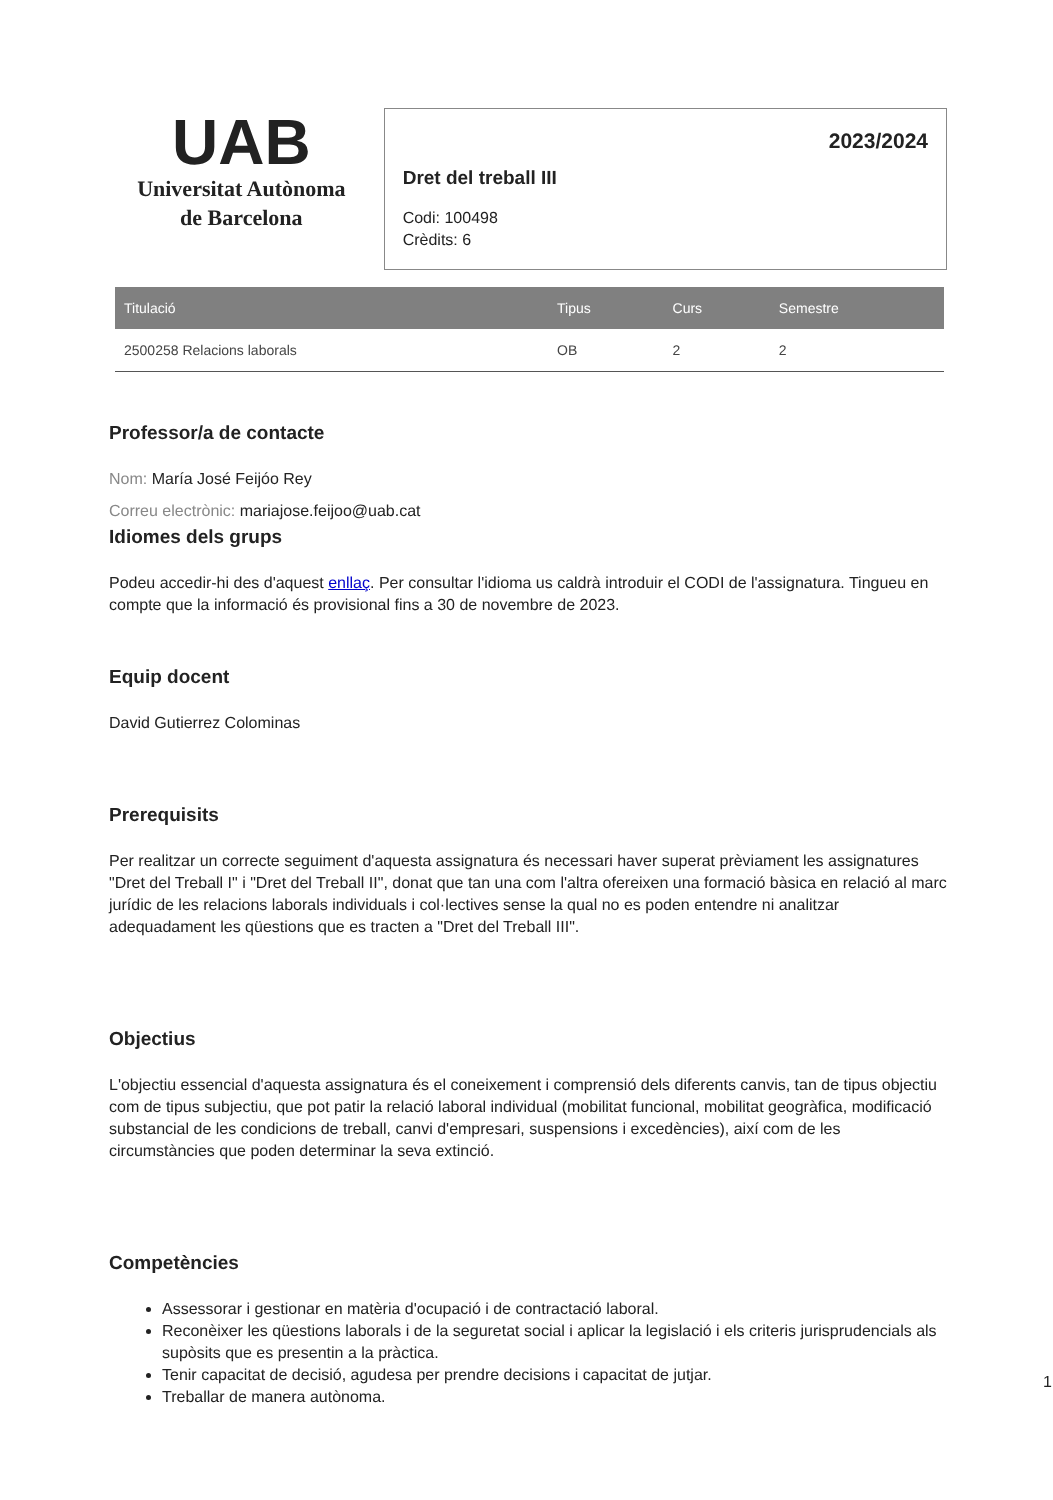UAB
Universitat Autònoma
de Barcelona
2023/2024
Dret del treball III
Codi: 100498
Crèdits: 6
| Titulació | Tipus | Curs | Semestre |
| --- | --- | --- | --- |
| 2500258 Relacions laborals | OB | 2 | 2 |
Professor/a de contacte
Nom: María José Feijóo Rey
Correu electrònic: mariajose.feijoo@uab.cat
Idiomes dels grups
Podeu accedir-hi des d'aquest enllaç. Per consultar l'idioma us caldrà introduir el CODI de l'assignatura. Tingueu en compte que la informació és provisional fins a 30 de novembre de 2023.
Equip docent
David Gutierrez Colominas
Prerequisits
Per realitzar un correcte seguiment d'aquesta assignatura és necessari haver superat prèviament les assignatures "Dret del Treball I" i "Dret del Treball II", donat que tan una com l'altra ofereixen una formació bàsica en relació al marc jurídic de les relacions laborals individuals i col·lectives sense la qual no es poden entendre ni analitzar adequadament les qüestions que es tracten a "Dret del Treball III".
Objectius
L'objectiu essencial d'aquesta assignatura és el coneixement i comprensió dels diferents canvis, tan de tipus objectiu com de tipus subjectiu, que pot patir la relació laboral individual (mobilitat funcional, mobilitat geogràfica, modificació substancial de les condicions de treball, canvi d'empresari, suspensions i excedències), així com de les circumstàncies que poden determinar la seva extinció.
Competències
Assessorar i gestionar en matèria d'ocupació i de contractació laboral.
Reconèixer les qüestions laborals i de la seguretat social i aplicar la legislació i els criteris jurisprudencials als supòsits que es presentin a la pràctica.
Tenir capacitat de decisió, agudesa per prendre decisions i capacitat de jutjar.
Treballar de manera autònoma.
1